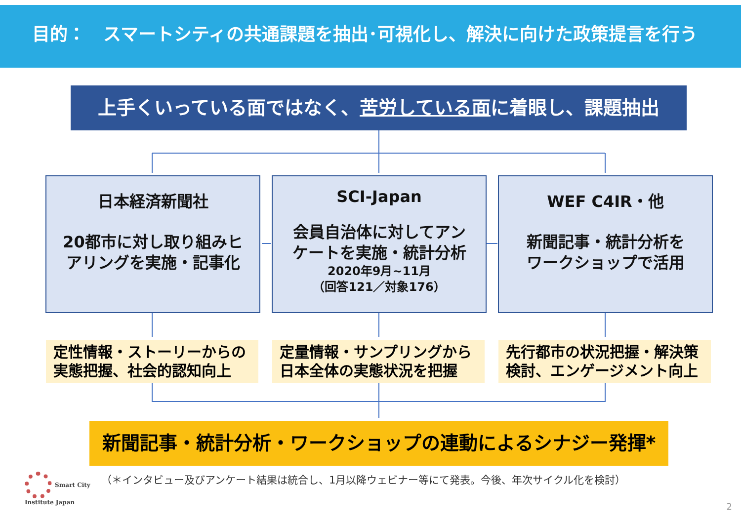目的：　スマートシティの共通課題を抽出･可視化し、解決に向けた政策提言を行う
上手くいっている面ではなく、苦労している面に着眼し、課題抽出
日本経済新聞社
20都市に対し取り組みヒ
アリングを実施・記事化
SCI-Japan
会員自治体に対してアン
ケートを実施・統計分析
2020年9月~11月
（回答121／対象176）
WEF C4IR・他
新聞記事・統計分析を
ワークショップで活用
定性情報・ストーリーからの
実態把握、社会的認知向上
定量情報・サンプリングから
日本全体の実態状況を把握
先行都市の状況把握・解決策
検討、エンゲージメント向上
新聞記事・統計分析・ワークショップの連動によるシナジー発揮*
Smart City
Institute Japan
（＊インタビュー及びアンケート結果は統合し、1月以降ウェビナー等にて発表。今後、年次サイクル化を検討）
2